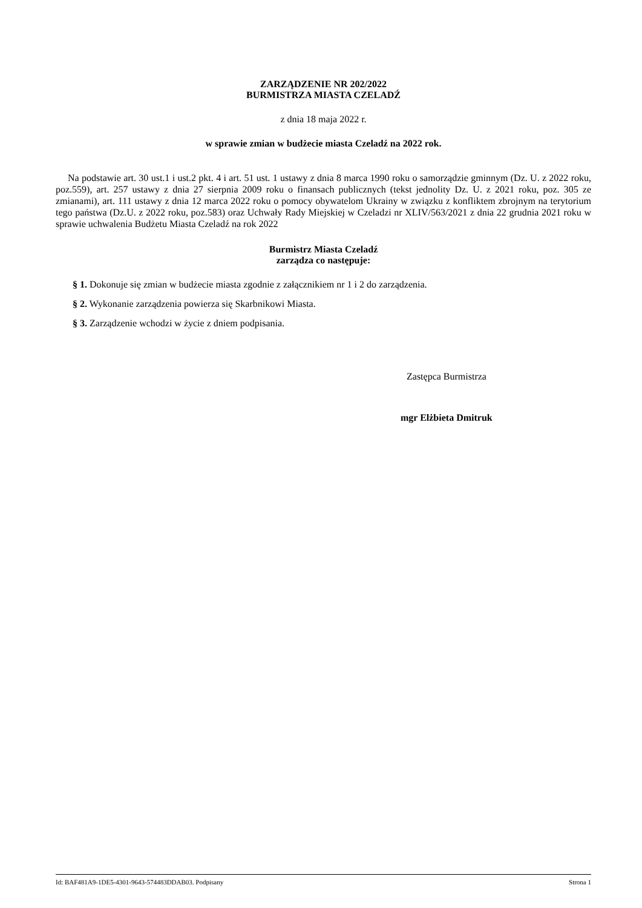ZARZĄDZENIE NR 202/2022
BURMISTRZA MIASTA CZELADŹ
z dnia 18 maja 2022 r.
w sprawie zmian w budżecie miasta Czeladź na 2022 rok.
Na podstawie art. 30 ust.1 i ust.2 pkt. 4 i art. 51 ust. 1 ustawy z dnia 8 marca 1990 roku o samorządzie gminnym (Dz. U. z 2022 roku, poz.559), art. 257 ustawy z dnia 27 sierpnia 2009 roku o finansach publicznych (tekst jednolity Dz. U. z 2021 roku, poz. 305 ze zmianami), art. 111 ustawy z dnia 12 marca 2022 roku o pomocy obywatelom Ukrainy w związku z konfliktem zbrojnym na terytorium tego państwa (Dz.U. z 2022 roku, poz.583) oraz Uchwały Rady Miejskiej w Czeladzi nr XLIV/563/2021 z dnia 22 grudnia 2021 roku w sprawie uchwalenia Budżetu Miasta Czeladź na rok 2022
Burmistrz Miasta Czeladź
zarządza co następuje:
§ 1. Dokonuje się zmian w budżecie miasta zgodnie z załącznikiem nr 1 i 2 do zarządzenia.
§ 2. Wykonanie zarządzenia powierza się Skarbnikowi Miasta.
§ 3. Zarządzenie wchodzi w życie z dniem podpisania.
Zastępca Burmistrza
mgr Elżbieta Dmitruk
Id: BAF481A9-1DE5-4301-9643-574483DDAB03. Podpisany Strona 1